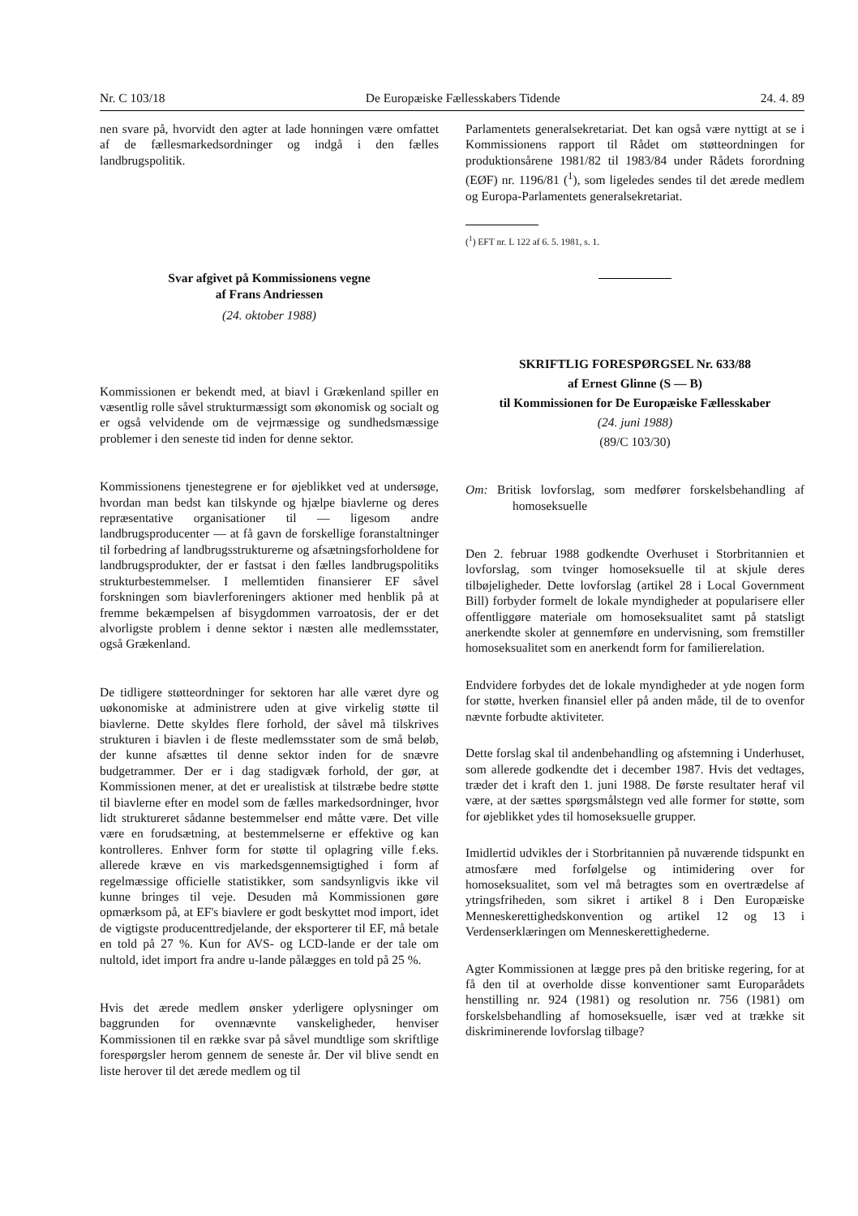Nr. C 103/18 De Europæiske Fællesskabers Tidende 24. 4. 89
nen svare på, hvorvidt den agter at lade honningen være omfattet af de fællesmarkedsordninger og indgå i den fælles landbrugspolitik.
Svar afgivet på Kommissionens vegne
af Frans Andriessen
(24. oktober 1988)
Kommissionen er bekendt med, at biavl i Grækenland spiller en væsentlig rolle såvel strukturmæssigt som økonomisk og socialt og er også velvidende om de vejrmæssige og sundhedsmæssige problemer i den seneste tid inden for denne sektor.
Kommissionens tjenestegrene er for øjeblikket ved at undersøge, hvordan man bedst kan tilskynde og hjælpe biavlerne og deres repræsentative organisationer til — ligesom andre landbrugsproducenter — at få gavn de forskellige foranstaltninger til forbedring af landbrugsstrukturerne og afsætningsforholdene for landbrugsprodukter, der er fastsat i den fælles landbrugspolitiks strukturbestemmelser. I mellemtiden finansierer EF såvel forskningen som biavlerforeningers aktioner med henblik på at fremme bekæmpelsen af bisygdommen varroatosis, der er det alvorligste problem i denne sektor i næsten alle medlemsstater, også Grækenland.
De tidligere støtteordninger for sektoren har alle været dyre og uøkonomiske at administrere uden at give virkelig støtte til biavlerne. Dette skyldes flere forhold, der såvel må tilskrives strukturen i biavlen i de fleste medlemsstater som de små beløb, der kunne afsættes til denne sektor inden for de snævre budgetrammer. Der er i dag stadigvæk forhold, der gør, at Kommissionen mener, at det er urealistisk at tilstræbe bedre støtte til biavlerne efter en model som de fælles markedsordninger, hvor lidt struktureret sådanne bestemmelser end måtte være. Det ville være en forudsætning, at bestemmelserne er effektive og kan kontrolleres. Enhver form for støtte til oplagring ville f.eks. allerede kræve en vis markedsgennemsigtighed i form af regelmæssige officielle statistikker, som sandsynligvis ikke vil kunne bringes til veje. Desuden må Kommissionen gøre opmærksom på, at EF's biavlere er godt beskyttet mod import, idet de vigtigste producenttredjelande, der eksporterer til EF, må betale en told på 27 %. Kun for AVS- og LCD-lande er der tale om nultold, idet import fra andre u-lande pålægges en told på 25 %.
Hvis det ærede medlem ønsker yderligere oplysninger om baggrunden for ovennævnte vanskeligheder, henviser Kommissionen til en række svar på såvel mundtlige som skriftlige forespørgsler herom gennem de seneste år. Der vil blive sendt en liste herover til det ærede medlem og til
Parlamentets generalsekretariat. Det kan også være nyttigt at se i Kommissionens rapport til Rådet om støtteordningen for produktionsårene 1981/82 til 1983/84 under Rådets forordning (EØF) nr. 1196/81 (<sup>1</sup>), som ligeledes sendes til det ærede medlem og Europa-Parlamentets generalsekretariat.
(<sup>1</sup>) EFT nr. L 122 af 6. 5. 1981, s. 1.
SKRIFTLIG FORESPØRGSEL Nr. 633/88
af Ernest Glinne (S — B)
til Kommissionen for De Europæiske Fællesskaber
(24. juni 1988)
(89/C 103/30)
Om: Britisk lovforslag, som medfører forskelsbehandling af homoseksuelle
Den 2. februar 1988 godkendte Overhuset i Storbritannien et lovforslag, som tvinger homoseksuelle til at skjule deres tilbøjeligheder. Dette lovforslag (artikel 28 i Local Government Bill) forbyder formelt de lokale myndigheder at popularisere eller offentliggøre materiale om homoseksualitet samt på statsligt anerkendte skoler at gennemføre en undervisning, som fremstiller homoseksualitet som en anerkendt form for familierelation.
Endvidere forbydes det de lokale myndigheder at yde nogen form for støtte, hverken finansiel eller på anden måde, til de to ovenfor nævnte forbudte aktiviteter.
Dette forslag skal til andenbehandling og afstemning i Underhuset, som allerede godkendte det i december 1987. Hvis det vedtages, træder det i kraft den 1. juni 1988. De første resultater heraf vil være, at der sættes spørgsmålstegn ved alle former for støtte, som for øjeblikket ydes til homoseksuelle grupper.
Imidlertid udvikles der i Storbritannien på nuværende tidspunkt en atmosfære med forfølgelse og intimidering over for homoseksualitet, som vel må betragtes som en overtrædelse af ytringsfriheden, som sikret i artikel 8 i Den Europæiske Menneskerettighedskonvention og artikel 12 og 13 i Verdenserklæringen om Menneskerettighederne.
Agter Kommissionen at lægge pres på den britiske regering, for at få den til at overholde disse konventioner samt Europarådets henstilling nr. 924 (1981) og resolution nr. 756 (1981) om forskelsbehandling af homoseksuelle, især ved at trække sit diskriminerende lovforslag tilbage?